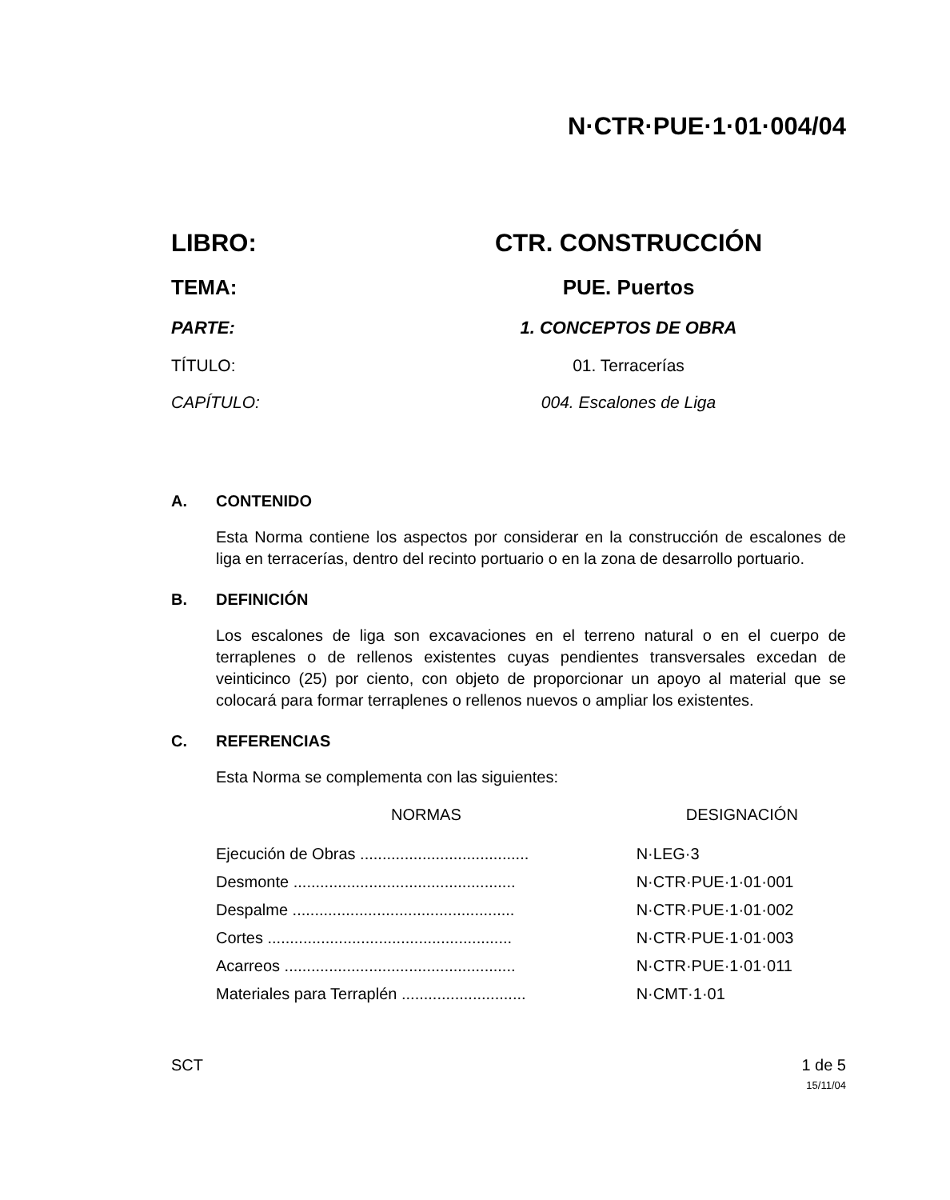N·CTR·PUE·1·01·004/04
LIBRO: CTR. CONSTRUCCIÓN
TEMA: PUE. Puertos
PARTE: 1. CONCEPTOS DE OBRA
TÍTULO: 01. Terracerías
CAPÍTULO: 004. Escalones de Liga
A. CONTENIDO
Esta Norma contiene los aspectos por considerar en la construcción de escalones de liga en terracerías, dentro del recinto portuario o en la zona de desarrollo portuario.
B. DEFINICIÓN
Los escalones de liga son excavaciones en el terreno natural o en el cuerpo de terraplenes o de rellenos existentes cuyas pendientes transversales excedan de veinticinco (25) por ciento, con objeto de proporcionar un apoyo al material que se colocará para formar terraplenes o rellenos nuevos o ampliar los existentes.
C. REFERENCIAS
Esta Norma se complementa con las siguientes:
| NORMAS | DESIGNACIÓN |
| --- | --- |
| Ejecución de Obras ...................................... | N·LEG·3 |
| Desmonte .................................................. | N·CTR·PUE·1·01·001 |
| Despalme .................................................. | N·CTR·PUE·1·01·002 |
| Cortes ....................................................... | N·CTR·PUE·1·01·003 |
| Acarreos .................................................... | N·CTR·PUE·1·01·011 |
| Materiales para Terraplén ............................ | N·CMT·1·01 |
SCT 1 de 5
15/11/04